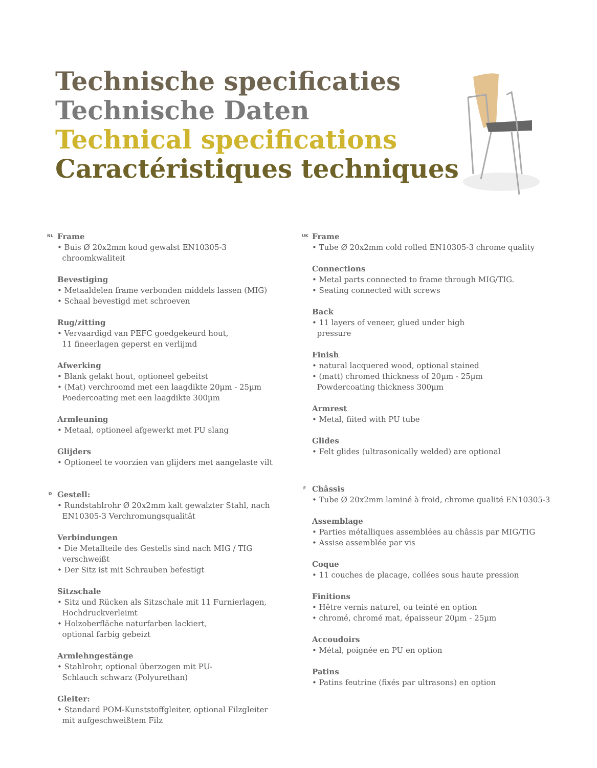Technische specificaties
Technische Daten
Technical specifications
Caractéristiques techniques
NL Frame
• Buis Ø 20x2mm koud gewalst EN10305-3
chroomkwaliteit
Bevestiging
• Metaaldelen frame verbonden middels lassen (MIG)
• Schaal bevestigd met schroeven
Rug/zitting
• Vervaardigd van PEFC goedgekeurd hout,
11 fineerlagen geperst en verlijmd
Afwerking
• Blank gelakt hout, optioneel gebeitst
• (Mat) verchroomd met een laagdikte 20µm - 25µm
Poedercoating met een laagdikte 300µm
Armleuning
• Metaal, optioneel afgewerkt met PU slang
Glijders
• Optioneel te voorzien van glijders met aangelaste vilt
D Gestell:
• Rundstahlrohr Ø 20x2mm kalt gewalzter Stahl, nach
EN10305-3 Verchromungsqualität
Verbindungen
• Die Metallteile des Gestells sind nach MIG / TIG
verschweißt
• Der Sitz ist mit Schrauben befestigt
Sitzschale
• Sitz und Rücken als Sitzschale mit 11 Furnierlagen,
Hochdruckverleimt
• Holzoberfläche naturfarben lackiert,
optional farbig gebeizt
Armlehngestänge
• Stahlrohr, optional überzogen mit PU-
Schlauch schwarz (Polyurethan)
Gleiter:
• Standard POM-Kunststoffgleiter, optional Filzgleiter
mit aufgeschweißtem Filz
UK Frame
• Tube Ø 20x2mm cold rolled EN10305-3 chrome quality
Connections
• Metal parts connected to frame through MIG/TIG.
• Seating connected with screws
Back
• 11 layers of veneer, glued under high
pressure
Finish
• natural lacquered wood, optional stained
• (matt) chromed thickness of 20µm - 25µm
Powdercoating thickness 300µm
Armrest
• Metal, fiited with PU tube
Glides
• Felt glides (ultrasonically welded) are optional
F Châssis
• Tube Ø 20x2mm laminé à froid, chrome qualité EN10305-3
Assemblage
• Parties métalliques assemblées au châssis par MIG/TIG
• Assise assemblée par vis
Coque
• 11 couches de placage, collées sous haute pression
Finitions
• Hêtre vernis naturel, ou teinté en option
• chromé, chromé mat, épaisseur 20µm - 25µm
Accoudoirs
• Métal, poignée en PU en option
Patins
• Patins feutrine (fixés par ultrasons) en option